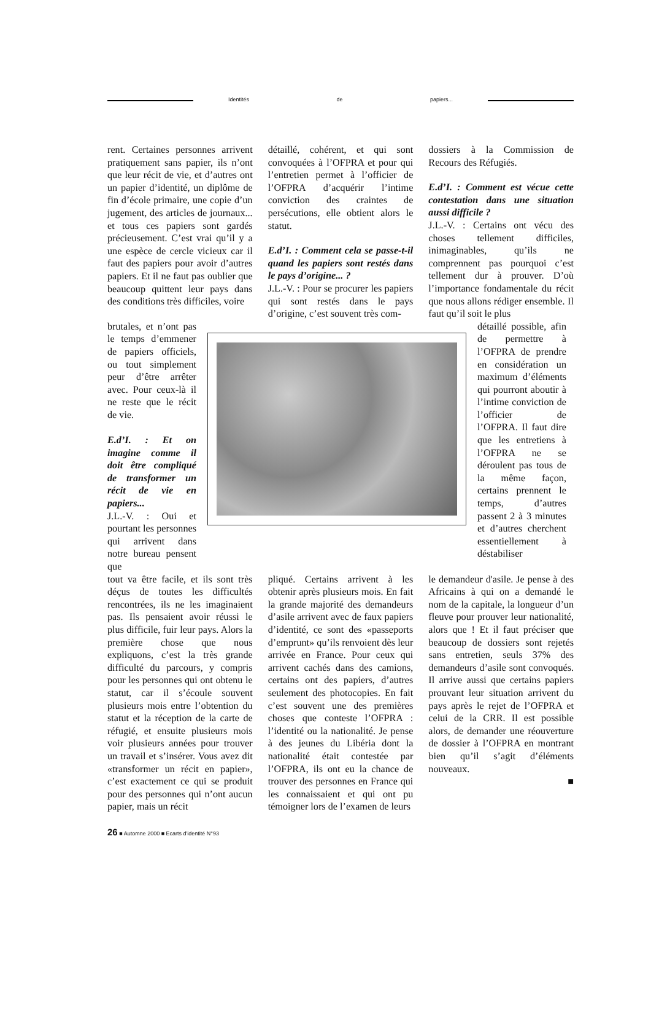Identités de papiers...
rent. Certaines personnes arrivent pratiquement sans papier, ils n’ont que leur récit de vie, et d’autres ont un papier d’identité, un diplôme de fin d’école primaire, une copie d’un jugement, des articles de journaux... et tous ces papiers sont gardés précieusement. C’est vrai qu’il y a une espèce de cercle vicieux car il faut des papiers pour avoir d’autres papiers. Et il ne faut pas oublier que beaucoup quittent leur pays dans des conditions très difficiles, voire
détaillé, cohérent, et qui sont convoquées à l’OFPRA et pour qui l’entretien permet à l’officier de l’OFPRA d’acquérir l’intime conviction des craintes de persécutions, elle obtient alors le statut.
E.d’I. : Comment cela se passe-t-il quand les papiers sont restés dans le pays d’origine... ?
J.L.-V. : Pour se procurer les papiers qui sont restés dans le pays d’origine, c’est souvent très com-
dossiers à la Commission de Recours des Réfugiés.
E.d’I. : Comment est vécue cette contestation dans une situation aussi difficile ?
J.L.-V. : Certains ont vécu des choses tellement difficiles, inimaginables, qu’ils ne comprennent pas pourquoi c’est tellement dur à prouver. D’où l’importance fondamentale du récit que nous allons rédiger ensemble. Il faut qu’il soit le plus
brutales, et n’ont pas le temps d’emmener de papiers officiels, ou tout simplement peur d’être arrêter avec. Pour ceux-là il ne reste que le récit de vie.
E.d’I. : Et on imagine comme il doit être compliqué de transformer un récit de vie en papiers...
J.L.-V. : Oui et pourtant les personnes qui arrivent dans notre bureau pensent que
détaillé possible, afin de permettre à l’OFPRA de prendre en considération un maximum d’éléments qui pourront aboutir à l’intime conviction de l’officier de l’OFPRA. Il faut dire que les entretiens à l’OFPRA ne se déroulent pas tous de la même façon, certains prennent le temps, d’autres passent 2 à 3 minutes et d’autres cherchent essentiellement à déstabiliser
tout va être facile, et ils sont très déçus de toutes les difficultés rencontrées, ils ne les imaginaient pas. Ils pensaient avoir réussi le plus difficile, fuir leur pays. Alors la première chose que nous expliquons, c’est la très grande difficulté du parcours, y compris pour les personnes qui ont obtenu le statut, car il s’écoule souvent plusieurs mois entre l’obtention du statut et la réception de la carte de réfugié, et ensuite plusieurs mois voir plusieurs années pour trouver un travail et s’insérer. Vous avez dit «transformer un récit en papier», c’est exactement ce qui se produit pour des personnes qui n’ont aucun papier, mais un récit
pliqué. Certains arrivent à les obtenir après plusieurs mois. En fait la grande majorité des demandeurs d’asile arrivent avec de faux papiers d’identité, ce sont des «passeports d’emprunt» qu’ils renvoient dès leur arrivée en France. Pour ceux qui arrivent cachés dans des camions, certains ont des papiers, d’autres seulement des photocopies. En fait c’est souvent une des premières choses que conteste l’OFPRA : l’identité ou la nationalité. Je pense à des jeunes du Libéria dont la nationalité était contestée par l’OFPRA, ils ont eu la chance de trouver des personnes en France qui les connaissaient et qui ont pu témoigner lors de l’examen de leurs
le demandeur d'asile. Je pense à des Africains à qui on a demandé le nom de la capitale, la longueur d’un fleuve pour prouver leur nationalité, alors que ! Et il faut préciser que beaucoup de dossiers sont rejetés sans entretien, seuls 37% des demandeurs d’asile sont convoqués. Il arrive aussi que certains papiers prouvant leur situation arrivent du pays après le rejet de l’OFPRA et celui de la CRR. Il est possible alors, de demander une réouverture de dossier à l’OFPRA en montrant bien qu’il s’agit d’éléments nouveaux.
■
26 ■ Automne 2000 ■ Ecarts d'identité N°93